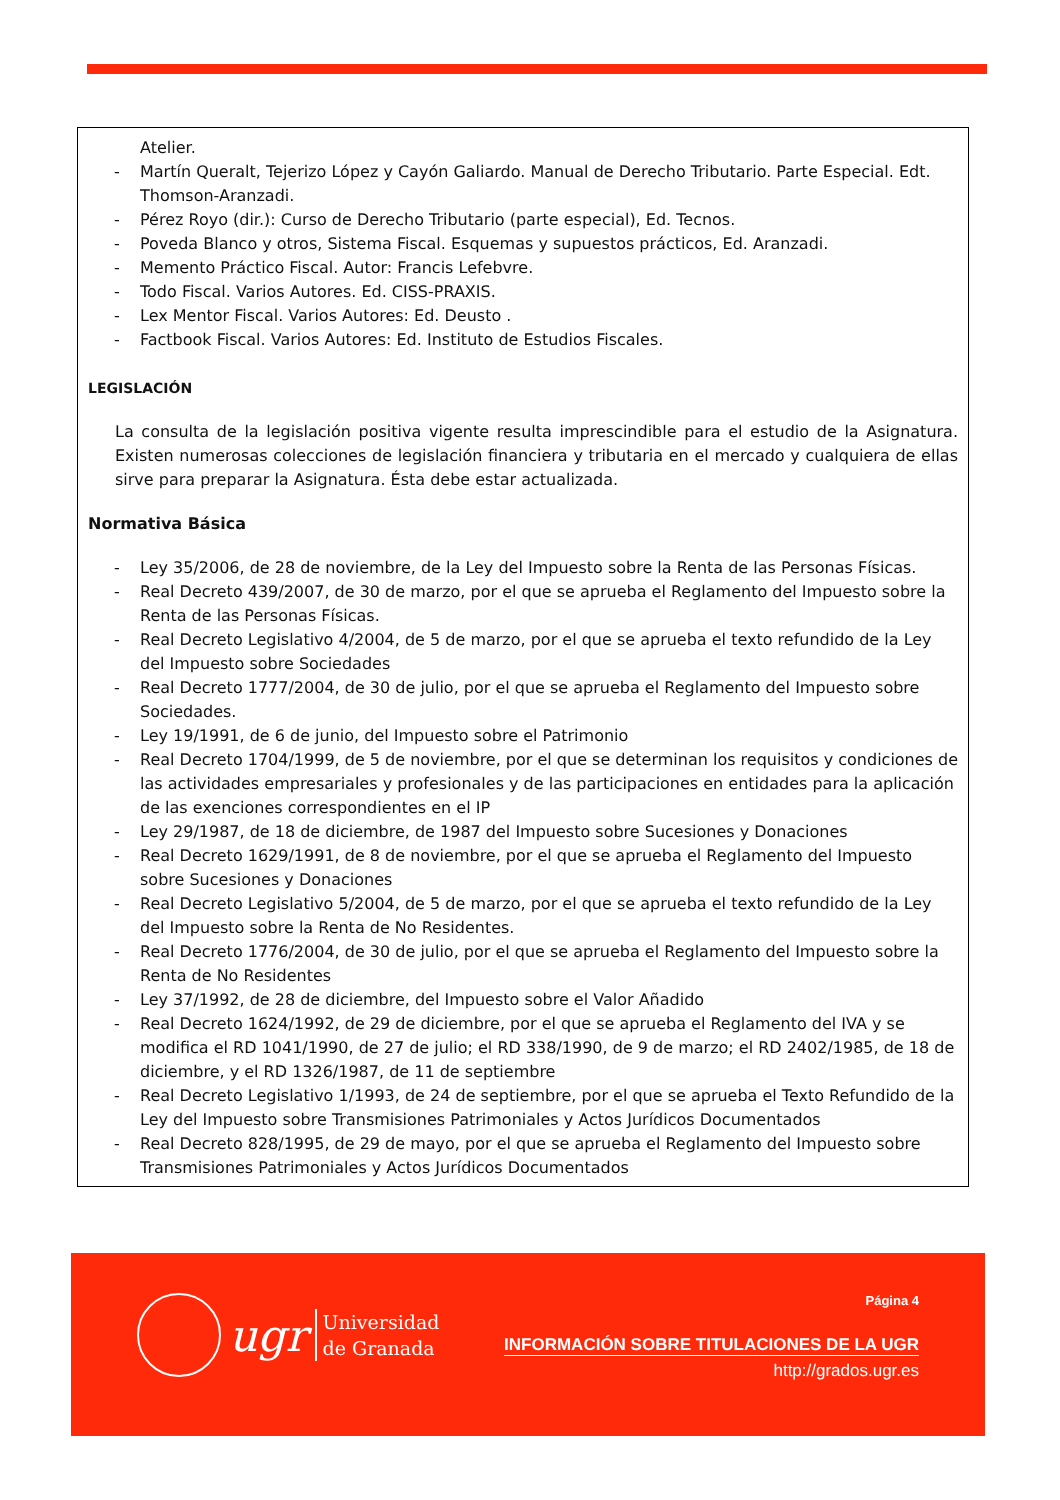Atelier.
- Martín Queralt, Tejerizo López y Cayón Galiardo. Manual de Derecho Tributario. Parte Especial. Edt. Thomson-Aranzadi.
- Pérez Royo (dir.): Curso de Derecho Tributario (parte especial), Ed. Tecnos.
- Poveda Blanco y otros, Sistema Fiscal. Esquemas y supuestos prácticos, Ed. Aranzadi.
- Memento Práctico Fiscal. Autor: Francis Lefebvre.
- Todo Fiscal. Varios Autores. Ed. CISS-PRAXIS.
- Lex Mentor Fiscal. Varios Autores: Ed. Deusto .
- Factbook Fiscal. Varios Autores: Ed. Instituto de Estudios Fiscales.
LEGISLACIÓN
La consulta de la legislación positiva vigente resulta imprescindible para el estudio de la Asignatura. Existen numerosas colecciones de legislación financiera y tributaria en el mercado y cualquiera de ellas sirve para preparar la Asignatura. Ésta debe estar actualizada.
Normativa Básica
- Ley 35/2006, de 28 de noviembre, de la Ley del Impuesto sobre la Renta de las Personas Físicas.
- Real Decreto 439/2007, de 30 de marzo, por el que se aprueba el Reglamento del Impuesto sobre la Renta de las Personas Físicas.
- Real Decreto Legislativo 4/2004, de 5 de marzo, por el que se aprueba el texto refundido de la Ley del Impuesto sobre Sociedades
- Real Decreto 1777/2004, de 30 de julio, por el que se aprueba el Reglamento del Impuesto sobre Sociedades.
- Ley 19/1991, de 6 de junio, del Impuesto sobre el Patrimonio
- Real Decreto 1704/1999, de 5 de noviembre, por el que se determinan los requisitos y condiciones de las actividades empresariales y profesionales y de las participaciones en entidades para la aplicación de las exenciones correspondientes en el IP
- Ley 29/1987, de 18 de diciembre, de 1987 del Impuesto sobre Sucesiones y Donaciones
- Real Decreto 1629/1991, de 8 de noviembre, por el que se aprueba el Reglamento del Impuesto sobre Sucesiones y Donaciones
- Real Decreto Legislativo 5/2004, de 5 de marzo, por el que se aprueba el texto refundido de la Ley del Impuesto sobre la Renta de No Residentes.
- Real Decreto 1776/2004, de 30 de julio, por el que se aprueba el Reglamento del Impuesto sobre la Renta de No Residentes
- Ley 37/1992, de 28 de diciembre, del Impuesto sobre el Valor Añadido
- Real Decreto 1624/1992, de 29 de diciembre, por el que se aprueba el Reglamento del IVA y se modifica el RD 1041/1990, de 27 de julio; el RD 338/1990, de 9 de marzo; el RD 2402/1985, de 18 de diciembre, y el RD 1326/1987, de 11 de septiembre
- Real Decreto Legislativo 1/1993, de 24 de septiembre, por el que se aprueba el Texto Refundido de la Ley del Impuesto sobre Transmisiones Patrimoniales y Actos Jurídicos Documentados
- Real Decreto 828/1995, de 29 de mayo, por el que se aprueba el Reglamento del Impuesto sobre Transmisiones Patrimoniales y Actos Jurídicos Documentados
ugr
Universidad
de Granada
Página 4
INFORMACIÓN SOBRE TITULACIONES DE LA UGR
http://grados.ugr.es